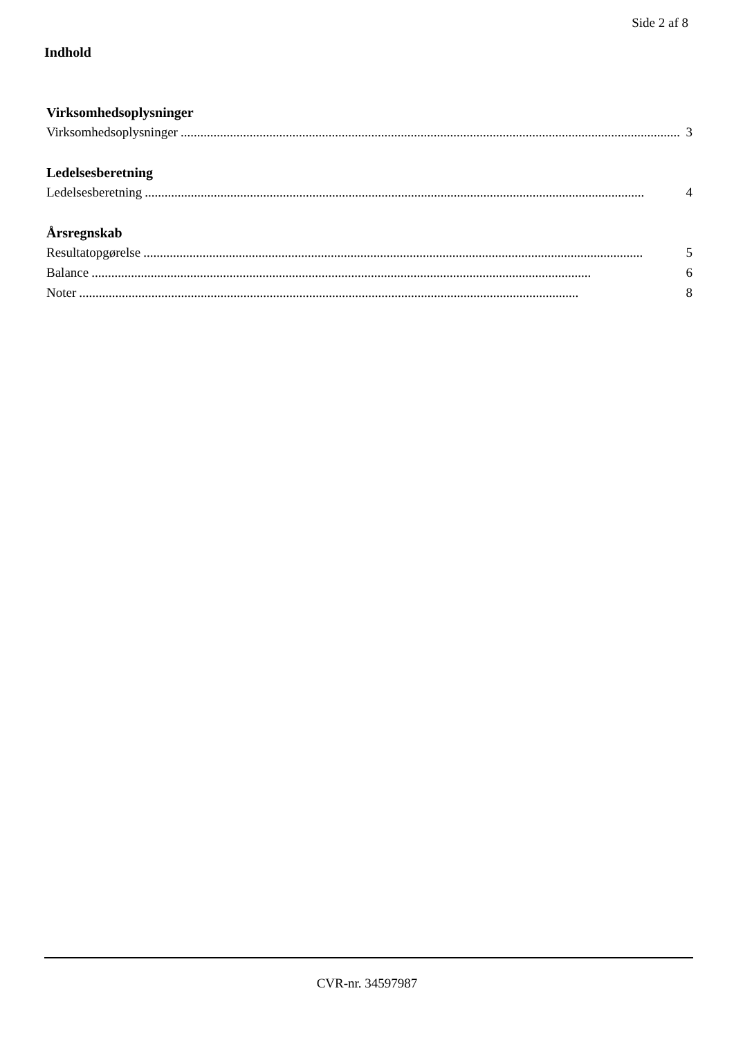Side 2 af 8
Indhold
Virksomhedsoplysninger
Virksomhedsoplysninger........................................................................................................................................................ 3
Ledelsesberetning
Ledelsesberetning........................................................................................................................................................ 4
Årsregnskab
Resultatopgørelse........................................................................................................................................................ 5
Balance........................................................................................................................................................ 6
Noter........................................................................................................................................................ 8
CVR-nr. 34597987